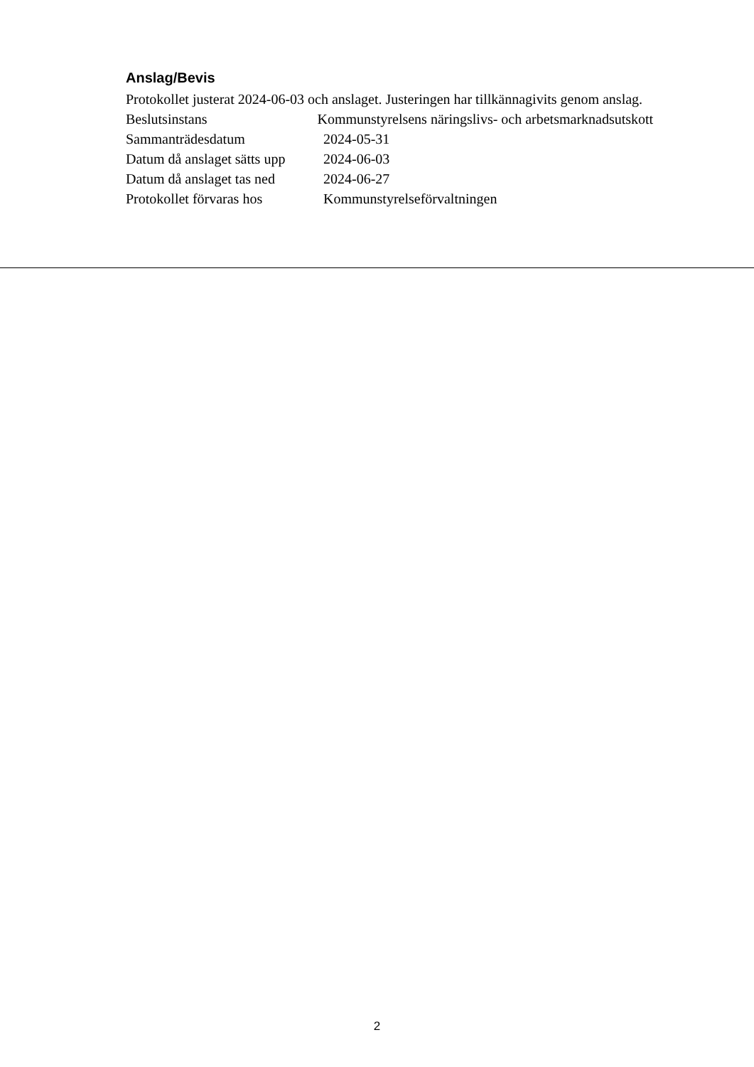Anslag/Bevis
Protokollet justerat 2024-06-03 och anslaget. Justeringen har tillkännagivits genom anslag.
Beslutsinstans Kommunstyrelsens näringslivs- och arbetsmarknadsutskott
Sammanträdesdatum 2024-05-31
Datum då anslaget sätts upp 2024-06-03
Datum då anslaget tas ned 2024-06-27
Protokollet förvaras hos Kommunstyrelseförvaltningen
2